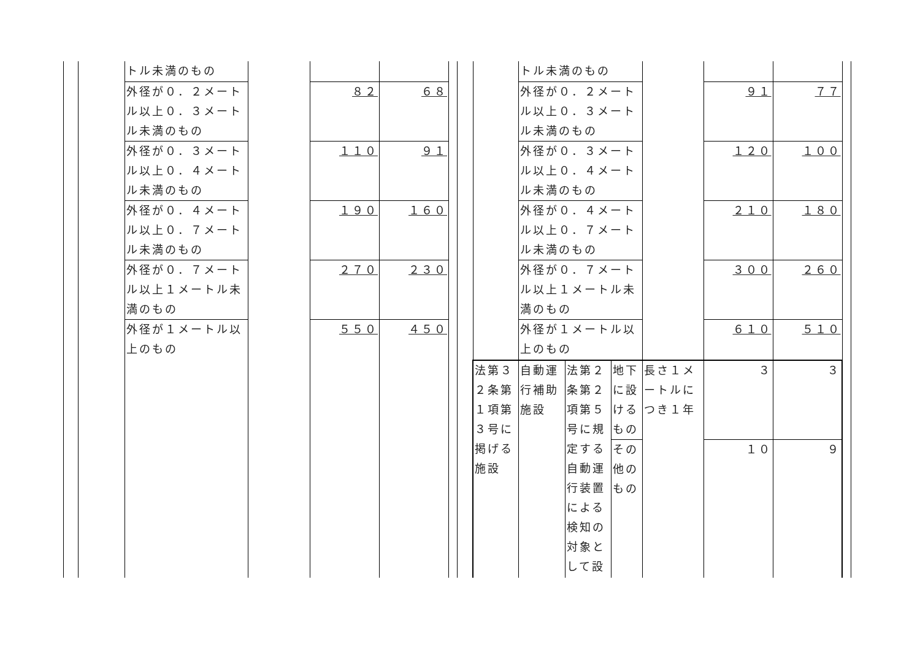| | | トル未満のもの | | | |
| | | 外径が０．２メートル以上０．３メートル未満のもの | | ８２ | ６８ |
| | | 外径が０．３メートル以上０．４メートル未満のもの | | １１０ | ９１ |
| | | 外径が０．４メートル以上０．７メートル未満のもの | | １９０ | １６０ |
| | | 外径が０．７メートル以上１メートル未満のもの | | ２７０ | ２３０ |
| | | 外径が１メートル以上のもの | | ５５０ | ４５０ |
| | トル未満のもの | | | | | |
| | 外径が０．２メートル以上０．３メートル未満のもの | | | | ９１ | ７７ |
| | 外径が０．３メートル以上０．４メートル未満のもの | | | | １２０ | １００ |
| | 外径が０．４メートル以上０．７メートル未満のもの | | | | ２１０ | １８０ |
| | 外径が０．７メートル以上１メートル未満のもの | | | | ３００ | ２６０ |
| | 外径が１メートル以上のもの | | | | ６１０ | ５１０ |
| 法第３２条第１項第３号に掲げる施設 | 自動運行補助施設 | 法第２条第２項第５号に規定する自動運行装置による検知の対象として設 | 地下に設けるもの | 長さ１メートルにつき１年 | ３ | ３ |
| | | | その他のもの | | １０ | ９ |